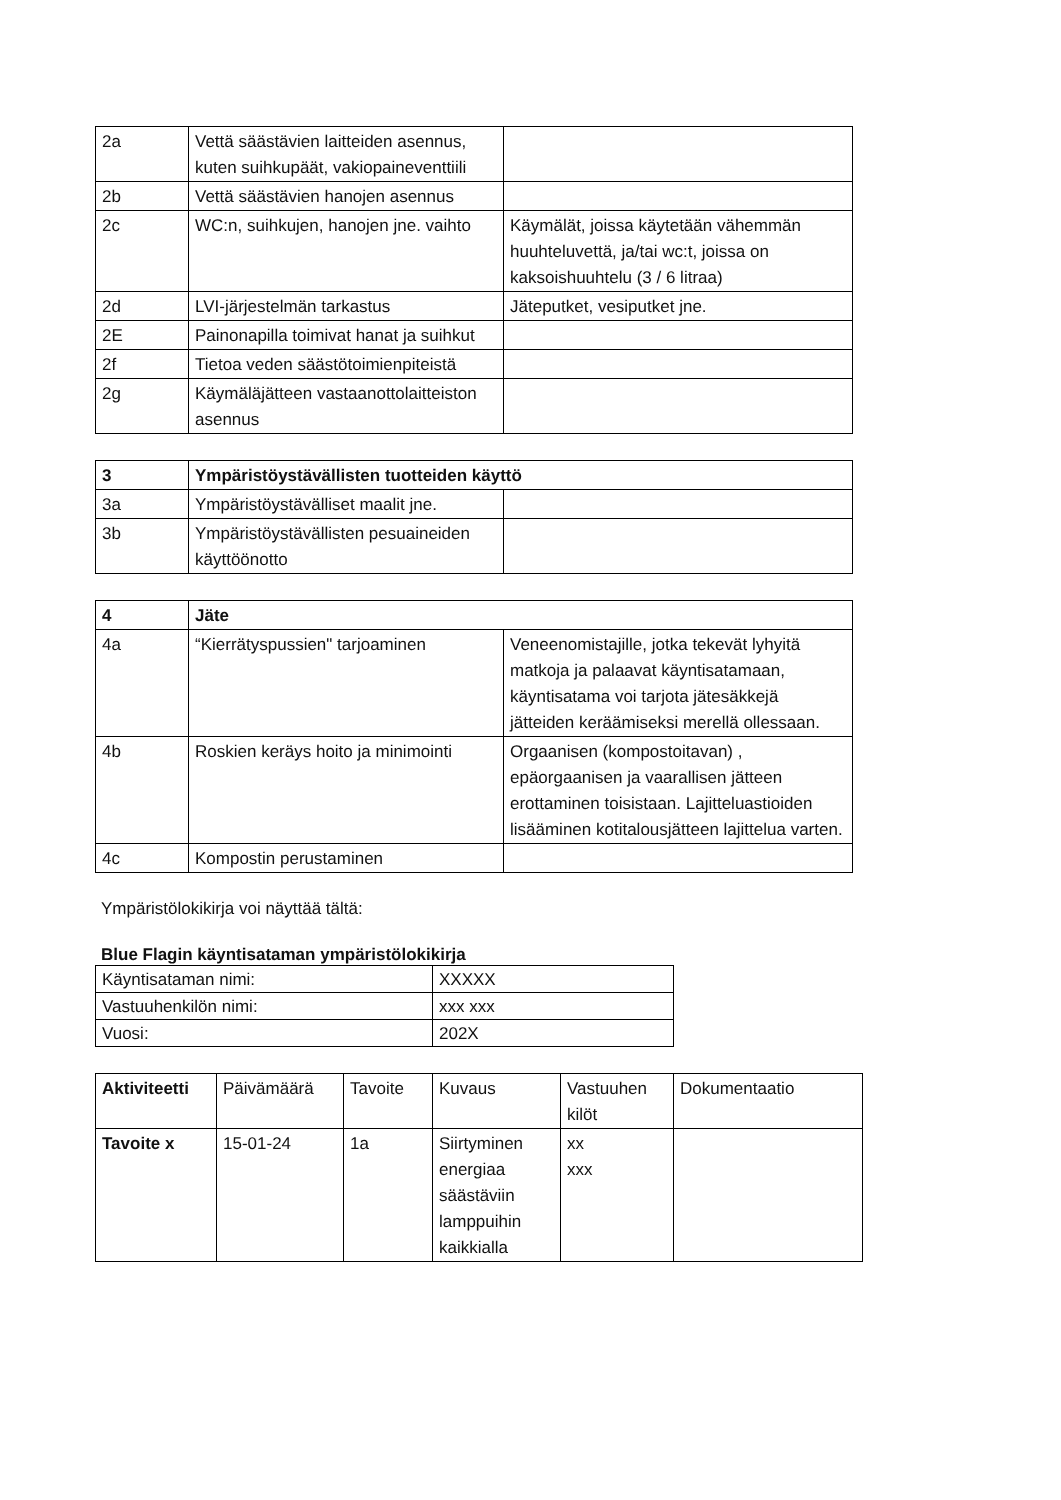| 2a | Vettä säästävien laitteiden asennus, kuten suihkupäät, vakiopaineventtiili | |
| 2b | Vettä säästävien hanojen asennus | |
| 2c | WC:n, suihkujen, hanojen jne. vaihto | Käymälät, joissa käytetään vähemmän huuhteluvettä, ja/tai wc:t, joissa on kaksoishuuhtelu (3 / 6 litraa) |
| 2d | LVI-järjestelmän tarkastus | Jäteputket, vesiputket jne. |
| 2E | Painonapilla toimivat hanat ja suihkut | |
| 2f | Tietoa veden säästötoimienpiteistä | |
| 2g | Käymäläjätteen vastaanottolaitteiston asennus | |
| 3 | Ympäristöystävällisten tuotteiden käyttö | |
| 3a | Ympäristöystävälliset maalit jne. | |
| 3b | Ympäristöystävällisten pesuaineiden käyttöönotto | |
| 4 | Jäte | |
| 4a | “Kierrätyspussien" tarjoaminen | Veneenomistajille, jotka tekevät lyhyitä matkoja ja palaavat käyntisatamaan, käyntisatama voi tarjota jätesäkkejä jätteiden keräämiseksi merellä ollessaan. |
| 4b | Roskien keräys hoito ja minimointi | Orgaanisen (kompostoitavan) , epäorgaanisen ja vaarallisen jätteen erottaminen toisistaan. Lajitteluastioiden lisääminen kotitalousjätteen lajittelua varten. |
| 4c | Kompostin perustaminen | |
Ympäristölokikirja voi näyttää tältä:
Blue Flagin käyntisataman ympäristölokikirja
| Käyntisataman nimi: | XXXXX |
| Vastuuhenkilön nimi: | xxx xxx |
| Vuosi: | 202X |
| Aktiviteetti | Päivämäärä | Tavoite | Kuvaus | Vastuuhen kilöt | Dokumentaatio |
| --- | --- | --- | --- | --- | --- |
| Tavoite x | 15-01-24 | 1a | Siirtyminen energiaa säästäviin lamppuihin kaikkialla | xx xxx | |